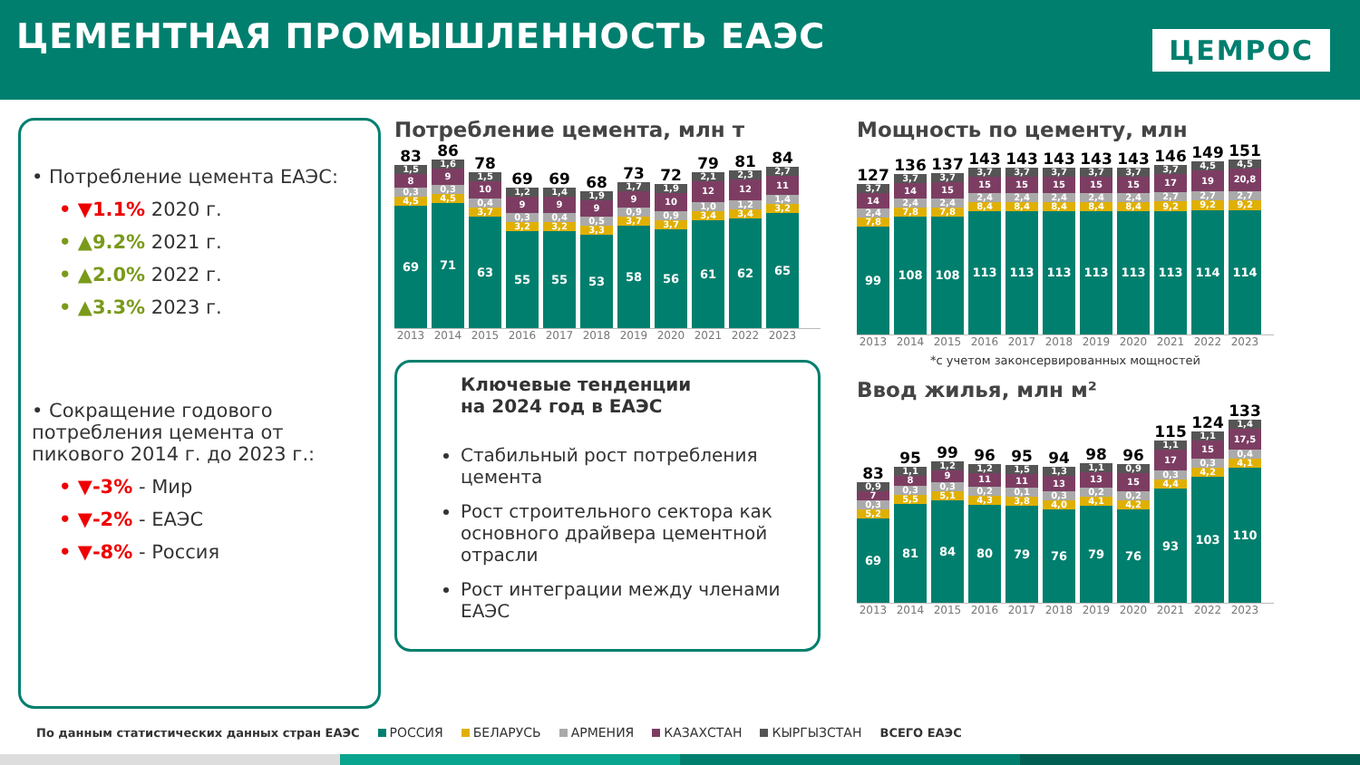ЦЕМЕНТНАЯ ПРОМЫШЛЕННОСТЬ ЕАЭС
ЦЕМРОС
• Потребление цемента ЕАЭС:
• ▼1.1% 2020 г.
• ▲9.2% 2021 г.
• ▲2.0% 2022 г.
• ▲3.3% 2023 г.
• Сокращение годового потребления цемента от пикового 2014 г. до 2023 г.:
• ▼-3% - Мир
• ▼-2% - ЕАЭС
• ▼-8% - Россия
Потребление цемента, млн т
83
1,5
8
0,3
4,5
69
86
1,6
9
0,3
4,5
71
78
1,5
10
0,4
3,7
63
69
1,2
9
0,3
3,2
55
69
1,4
9
0,4
3,2
55
68
1,9
9
0,5
3,3
53
73
1,7
9
0,9
3,7
58
72
1,9
10
0,9
3,7
56
79
2,1
12
1,0
3,4
61
81
2,3
12
1,2
3,4
62
84
2,7
11
1,4
3,2
65
2013 2014 2015 2016 2017 2018 2019 2020 2021 2022 2023
Ключевые тенденции
на 2024 год в ЕАЭС
Стабильный рост потребления цемента
Рост строительного сектора как основного драйвера цементной отрасли
Рост интеграции между членами ЕАЭС
Мощность по цементу, млн
127
3,7
14
2,4
7,8
99
136
3,7
14
2,4
7,8
108
137
3,7
15
2,4
7,8
108
143
3,7
15
2,4
8,4
113
143
3,7
15
2,4
8,4
113
143
3,7
15
2,4
8,4
113
143
3,7
15
2,4
8,4
113
143
3,7
15
2,4
8,4
113
146
3,7
17
2,7
9,2
113
149
4,5
19
2,7
9,2
114
151
4,5
20,8
2,7
9,2
114
2013 2014 2015 2016 2017 2018 2019 2020 2021 2022 2023
*с учетом законсервированных мощностей
Ввод жилья, млн м²
83
0,9
7
0,3
5,2
69
95
1,1
8
0,3
5,5
81
99
1,2
9
0,3
5,1
84
96
1,2
11
0,2
4,3
80
95
1,5
11
0,1
3,8
79
94
1,3
13
0,3
4,0
76
98
1,1
13
0,2
4,1
79
96
0,9
15
0,2
4,2
76
115
1,1
17
0,3
4,4
93
124
1,1
15
0,3
4,2
103
133
1,4
17,5
0,4
4,1
110
2013 2014 2015 2016 2017 2018 2019 2020 2021 2022 2023
По данным статистических данных стран ЕАЭС РОССИЯ БЕЛАРУСЬ АРМЕНИЯ КАЗАХСТАН КЫРГЫЗСТАН ВСЕГО ЕАЭС